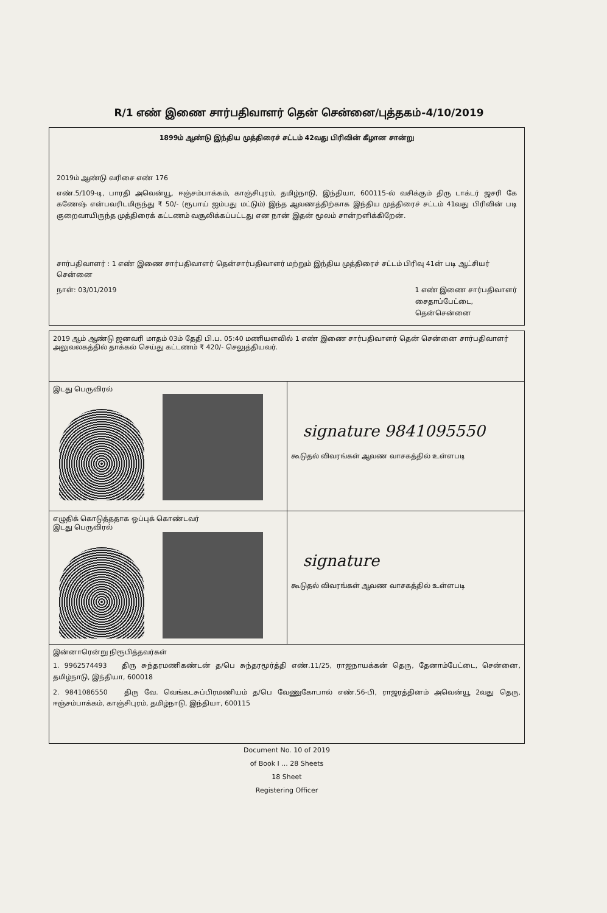R/1 எண் இணை சார்பதிவாளர் தென் சென்னை/புத்தகம்-4/10/2019
1899ம் ஆண்டு இந்திய முத்திரைச் சட்டம் 42வது பிரிவின் கீழான சான்று
2019ம் ஆண்டு வரிசை எண் 176
எண்.5/109-டி, பாரதி அவென்யூ, ஈஞ்சம்பாக்கம், காஞ்சிபுரம், தமிழ்நாடு, இந்தியா, 600115-ல் வசிக்கும் திரு டாக்டர் ஜசரி கே கணேஷ் என்பவரிடமிருந்து ₹ 50/- (ரூபாய் ஐம்பது மட்டும்) இந்த ஆவணத்திற்காக இந்திய முத்திரைச் சட்டம் 41வது பிரிவின் படி குறைவாயிருந்த முத்திரைக் கட்டணம் வசூலிக்கப்பட்டது என நான் இதன் மூலம் சான்றளிக்கிறேன்.
சார்பதிவாளர் : 1 எண் இணை சார்பதிவாளர் தென்சார்பதிவாளர் மற்றும் இந்திய முத்திரைச் சட்டம் பிரிவு 41ன் படி ஆட்சியர்
சென்னை
நாள்: 03/01/2019 1 எண் இணை சார்பதிவாளர்
சைதாப்பேட்டை,
தென்சென்னை
| 2019 ஆம் ஆண்டு ஜனவரி மாதம் 03ம் தேதி பி.ப. 05:40 மணியளவில் 1 எண் இணை சார்பதிவாளர் தென் சென்னை சார்பதிவாளர் அலுவலகத்தில் தாக்கல் செய்து கட்டணம் ₹ 420/- செலுத்தியவர். | |
| இடது பெருவிரல் | signature 9841095550 கூடுதல் விவரங்கள் ஆவண வாசகத்தில் உள்ளபடி |
| எழுதிக் கொடுத்ததாக ஒப்புக் கொண்டவர் இடது பெருவிரல் | signature கூடுதல் விவரங்கள் ஆவண வாசகத்தில் உள்ளபடி |
| இன்னாரென்று நிரூபித்தவர்கள் 1. 9962574493 திரு சுந்தரமணிகண்டன் த/பெ சுந்தரமூர்த்தி எண்.11/25, ராஜநாயக்கன் தெரு, தேனாம்பேட்டை, சென்னை, தமிழ்நாடு, இந்தியா, 600018 2. 9841086550 திரு வே. வெங்கடசுப்பிரமணியம் த/பெ வேணுகோபால் எண்.56-பி, ராஜரத்தினம் அவென்யூ 2வது தெரு, ஈஞ்சம்பாக்கம், காஞ்சிபுரம், தமிழ்நாடு, இந்தியா, 600115 | |
Document No. 10 of 2019
of Book I ... 28 Sheets
18 Sheet
Registering Officer